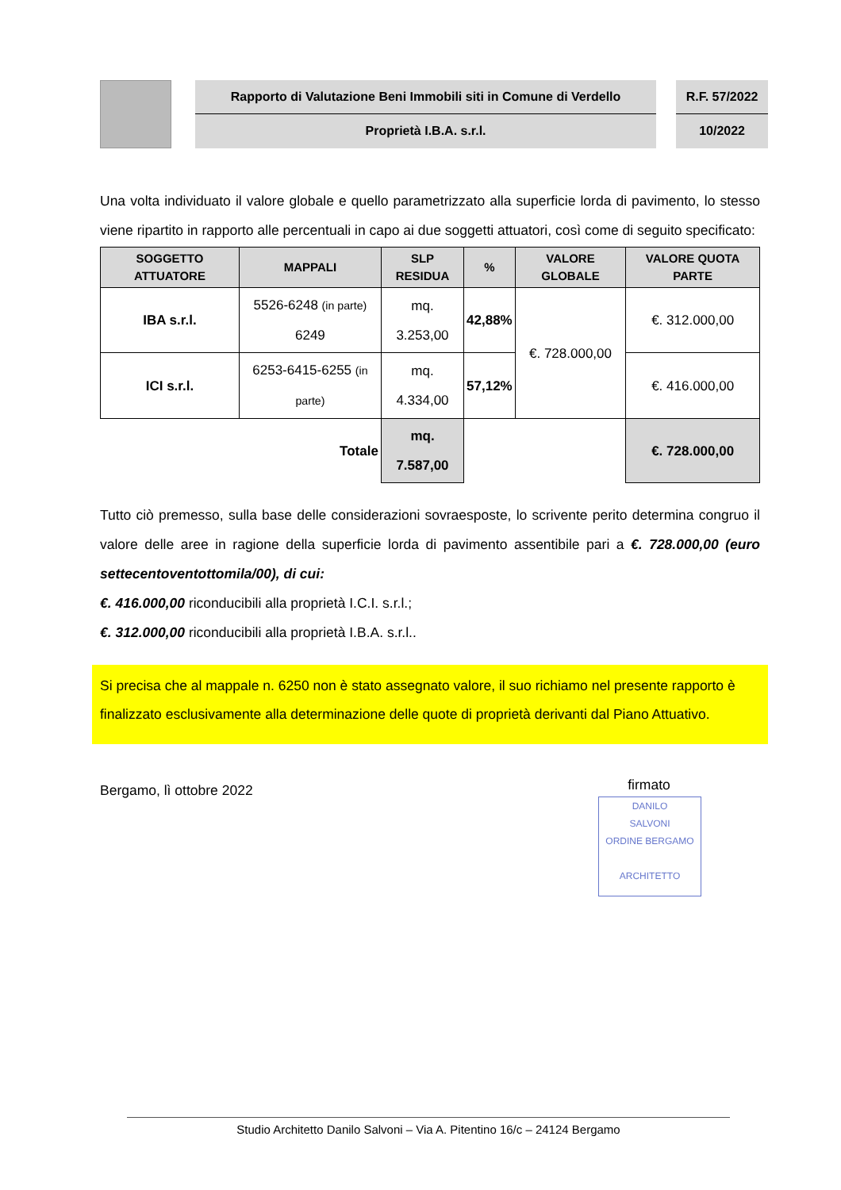Rapporto di Valutazione Beni Immobili siti in Comune di Verdello
Proprietà I.B.A. s.r.l.
R.F. 57/2022
10/2022
Una volta individuato il valore globale e quello parametrizzato alla superficie lorda di pavimento, lo stesso viene ripartito in rapporto alle percentuali in capo ai due soggetti attuatori, così come di seguito specificato:
| SOGGETTO ATTUATORE | MAPPALI | SLP RESIDUA | % | VALORE GLOBALE | VALORE QUOTA PARTE |
| --- | --- | --- | --- | --- | --- |
| IBA s.r.l. | 5526-6248 (in parte) 6249 | mq. 3.253,00 | 42,88% | €. 728.000,00 | €. 312.000,00 |
| ICI s.r.l. | 6253-6415-6255 (in parte) | mq. 4.334,00 | 57,12% | | €. 416.000,00 |
| Totale | | mq. 7.587,00 | | | €. 728.000,00 |
Tutto ciò premesso, sulla base delle considerazioni sovraesposte, lo scrivente perito determina congruo il valore delle aree in ragione della superficie lorda di pavimento assentibile pari a €. 728.000,00 (euro settecentoventottomila/00), di cui:
€. 416.000,00 riconducibili alla proprietà I.C.I. s.r.l.;
€. 312.000,00 riconducibili alla proprietà I.B.A. s.r.l..
Si precisa che al mappale n. 6250 non è stato assegnato valore, il suo richiamo nel presente rapporto è finalizzato esclusivamente alla determinazione delle quote di proprietà derivanti dal Piano Attuativo.
Bergamo, lì ottobre 2022
firmato
DANILO
SALVONI
ORDINE BERGAMO
ARCHITETTO
Studio Architetto Danilo Salvoni – Via A. Pitentino 16/c – 24124 Bergamo